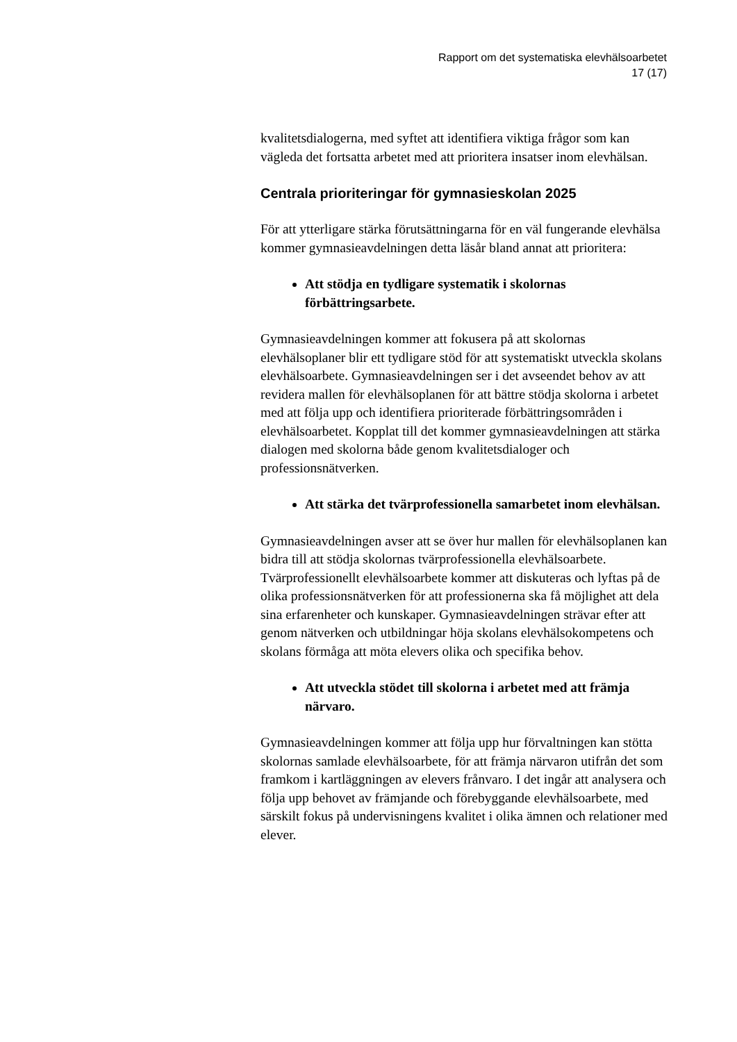Rapport om det systematiska elevhälsoarbetet
17 (17)
kvalitetsdialogerna, med syftet att identifiera viktiga frågor som kan vägleda det fortsatta arbetet med att prioritera insatser inom elevhälsan.
Centrala prioriteringar för gymnasieskolan 2025
För att ytterligare stärka förutsättningarna för en väl fungerande elevhälsa kommer gymnasieavdelningen detta läsår bland annat att prioritera:
Att stödja en tydligare systematik i skolornas förbättringsarbete.
Gymnasieavdelningen kommer att fokusera på att skolornas elevhälsoplaner blir ett tydligare stöd för att systematiskt utveckla skolans elevhälsoarbete. Gymnasieavdelningen ser i det avseendet behov av att revidera mallen för elevhälsoplanen för att bättre stödja skolorna i arbetet med att följa upp och identifiera prioriterade förbättringsområden i elevhälsoarbetet. Kopplat till det kommer gymnasieavdelningen att stärka dialogen med skolorna både genom kvalitetsdialoger och professionsnätverken.
Att stärka det tvärprofessionella samarbetet inom elevhälsan.
Gymnasieavdelningen avser att se över hur mallen för elevhälsoplanen kan bidra till att stödja skolornas tvärprofessionella elevhälsoarbete. Tvärprofessionellt elevhälsoarbete kommer att diskuteras och lyftas på de olika professionsnätverken för att professionerna ska få möjlighet att dela sina erfarenheter och kunskaper. Gymnasieavdelningen strävar efter att genom nätverken och utbildningar höja skolans elevhälsokompetens och skolans förmåga att möta elevers olika och specifika behov.
Att utveckla stödet till skolorna i arbetet med att främja närvaro.
Gymnasieavdelningen kommer att följa upp hur förvaltningen kan stötta skolornas samlade elevhälsoarbete, för att främja närvaron utifrån det som framkom i kartläggningen av elevers frånvaro. I det ingår att analysera och följa upp behovet av främjande och förebyggande elevhälsoarbete, med särskilt fokus på undervisningens kvalitet i olika ämnen och relationer med elever.